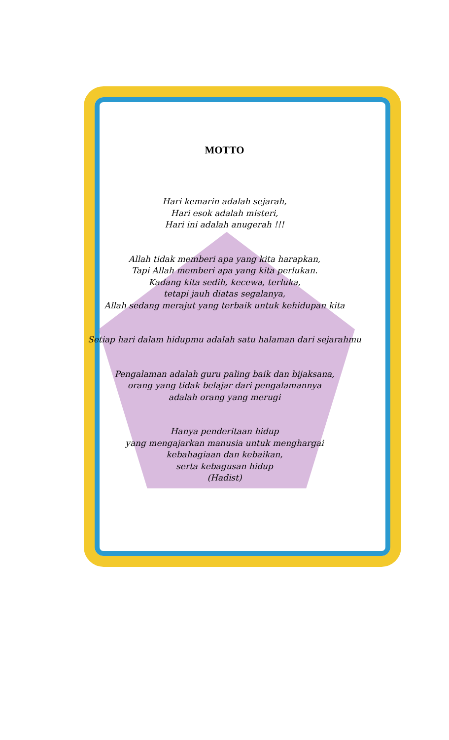MOTTO
Hari kemarin adalah sejarah,
Hari esok adalah misteri,
Hari ini adalah anugerah !!!
Allah tidak memberi apa yang kita harapkan,
Tapi Allah memberi apa yang kita perlukan.
Kadang kita sedih, kecewa, terluka,
tetapi jauh diatas segalanya,
Allah sedang merajut yang terbaik untuk kehidupan kita
Setiap hari dalam hidupmu adalah satu halaman dari sejarahmu
Pengalaman adalah guru paling baik dan bijaksana,
orang yang tidak belajar dari pengalamannya
adalah orang yang merugi
Hanya penderitaan hidup
yang mengajarkan manusia untuk menghargai
kebahagiaan dan kebaikan,
serta kebagusan hidup
(Hadist)